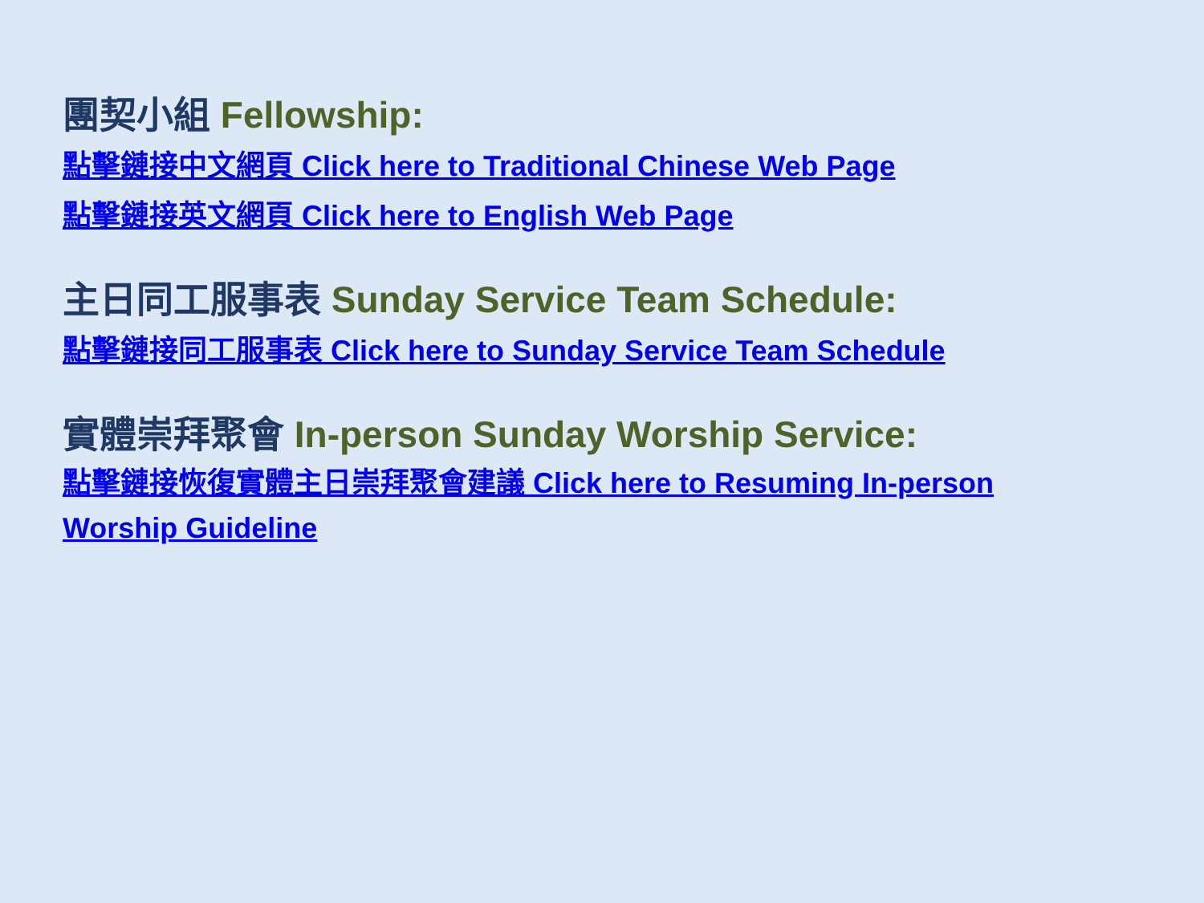團契小組 Fellowship:
點擊鏈接中文網頁 Click here to Traditional Chinese Web Page
點擊鏈接英文網頁 Click here to English Web Page
主日同工服事表 Sunday Service Team Schedule:
點擊鏈接同工服事表 Click here to Sunday Service Team Schedule
實體崇拜聚會 In-person Sunday Worship Service:
點擊鏈接恢復實體主日崇拜聚會建議 Click here to Resuming In-person Worship Guideline